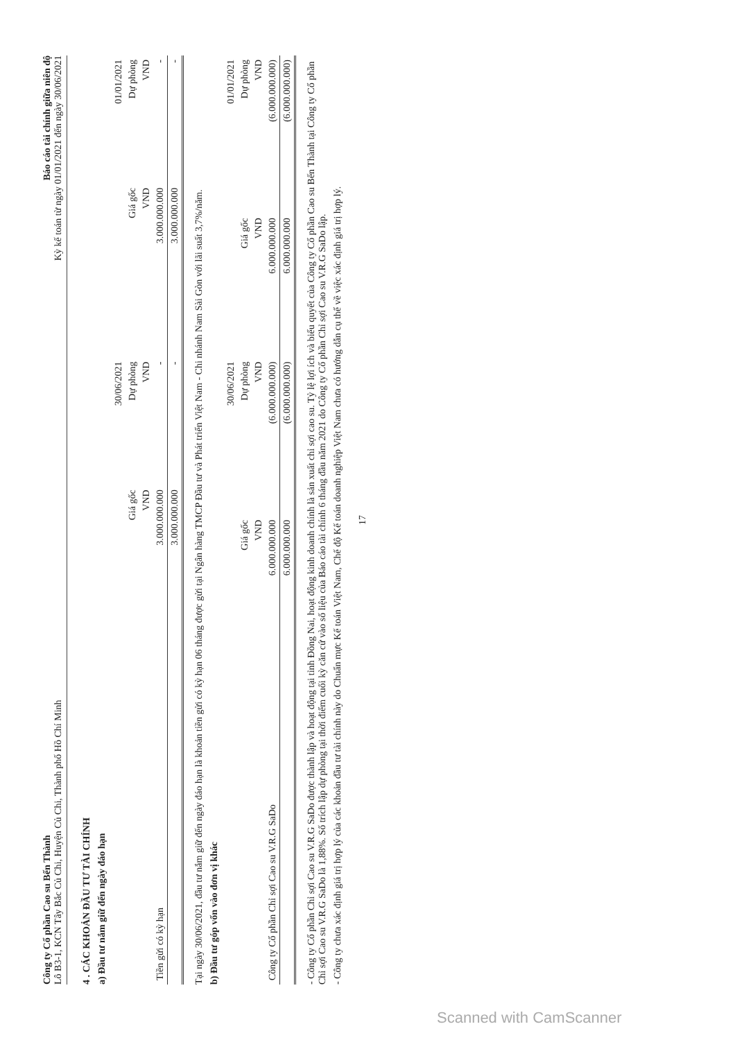Công ty Cổ phần Cao su Bến Thành
Lô B3-1, KCN Tây Bắc Củ Chi, Huyện Củ Chi, Thành phố Hồ Chí Minh
Báo cáo tài chính giữa niên độ
Kỳ kế toán từ ngày 01/01/2021 đến ngày 30/06/2021
4 . CÁC KHOẢN ĐẦU TƯ TÀI CHÍNH
a) Đầu tư nắm giữ đến ngày đáo hạn
| | 30/06/2021 | | 01/01/2021 | |
| --- | --- | --- | --- | --- |
| | Giá gốc | Dự phòng | Giá gốc | Dự phòng |
| | VND | VND | VND | VND |
| Tiền gửi có kỳ hạn | 3.000.000.000 | - | 3.000.000.000 | - |
| | 3.000.000.000 | - | 3.000.000.000 | - |
Tại ngày 30/06/2021, đầu tư nắm giữ đến ngày đáo hạn là khoản tiền gửi có kỳ hạn 06 tháng được gửi tại Ngân hàng TMCP Đầu tư và Phát triển Việt Nam - Chi nhánh Nam Sài Gòn với lãi suất 3,7%/năm.
b) Đầu tư góp vốn vào đơn vị khác
| | 30/06/2021 | | 01/01/2021 | |
| --- | --- | --- | --- | --- |
| | Giá gốc | Dự phòng | Giá gốc | Dự phòng |
| | VND | VND | VND | VND |
| Công ty Cổ phần Chỉ sợi Cao su V.R.G SaDo | 6.000.000.000 | (6.000.000.000) | 6.000.000.000 | (6.000.000.000) |
| | 6.000.000.000 | (6.000.000.000) | 6.000.000.000 | (6.000.000.000) |
- Công ty Cổ phần Chỉ sợi Cao su V.R.G SaDo được thành lập và hoạt động tại tỉnh Đồng Nai, hoạt động kinh doanh chính là sản xuất chỉ sợi cao su. Tỷ lệ lợi ích và biểu quyết của Công ty Cổ phần Cao su Bến Thành tại Công ty Cổ phần Chỉ sợi Cao su V.R.G SaDo là 1,88%. Số trích lập dự phòng tại thời điểm cuối kỳ căn cứ vào số liệu của Báo cáo tài chính 6 tháng đầu năm 2021 do Công ty Cổ phần Chỉ sợi Cao su V.R.G SaDo lập.
- Công ty chưa xác định giá trị hợp lý của các khoản đầu tư tài chính này do Chuẩn mực Kế toán Việt Nam, Chế độ Kế toán doanh nghiệp Việt Nam chưa có hướng dẫn cụ thể về việc xác định giá trị hợp lý.
17
Scanned with CamScanner